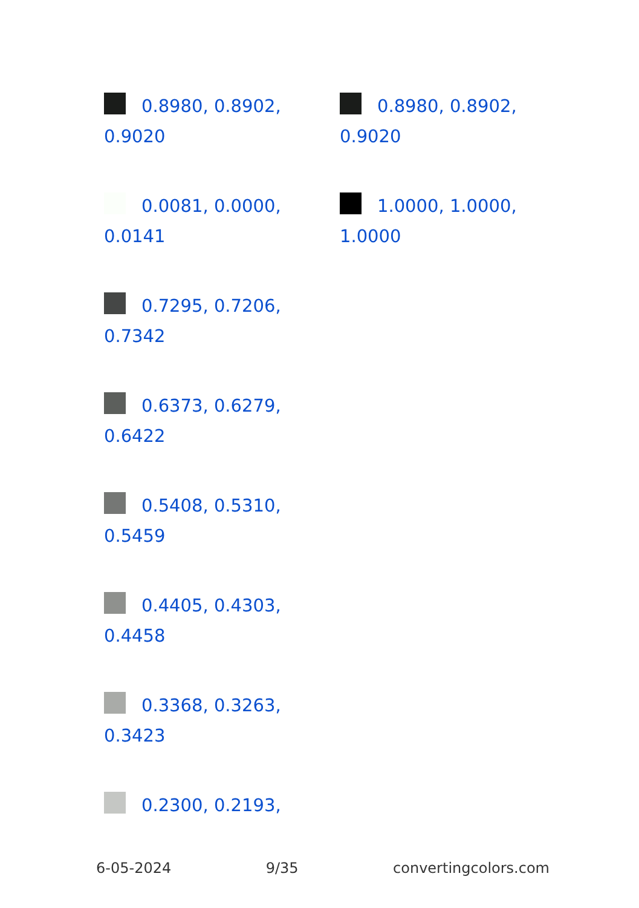0.8980, 0.8902, 0.9020
0.0081, 0.0000, 0.0141
0.7295, 0.7206, 0.7342
0.6373, 0.6279, 0.6422
0.5408, 0.5310, 0.5459
0.4405, 0.4303, 0.4458
0.3368, 0.3263, 0.3423
0.2300, 0.2193,
0.8980, 0.8902, 0.9020
1.0000, 1.0000, 1.0000
6-05-2024 9/35 convertingcolors.com